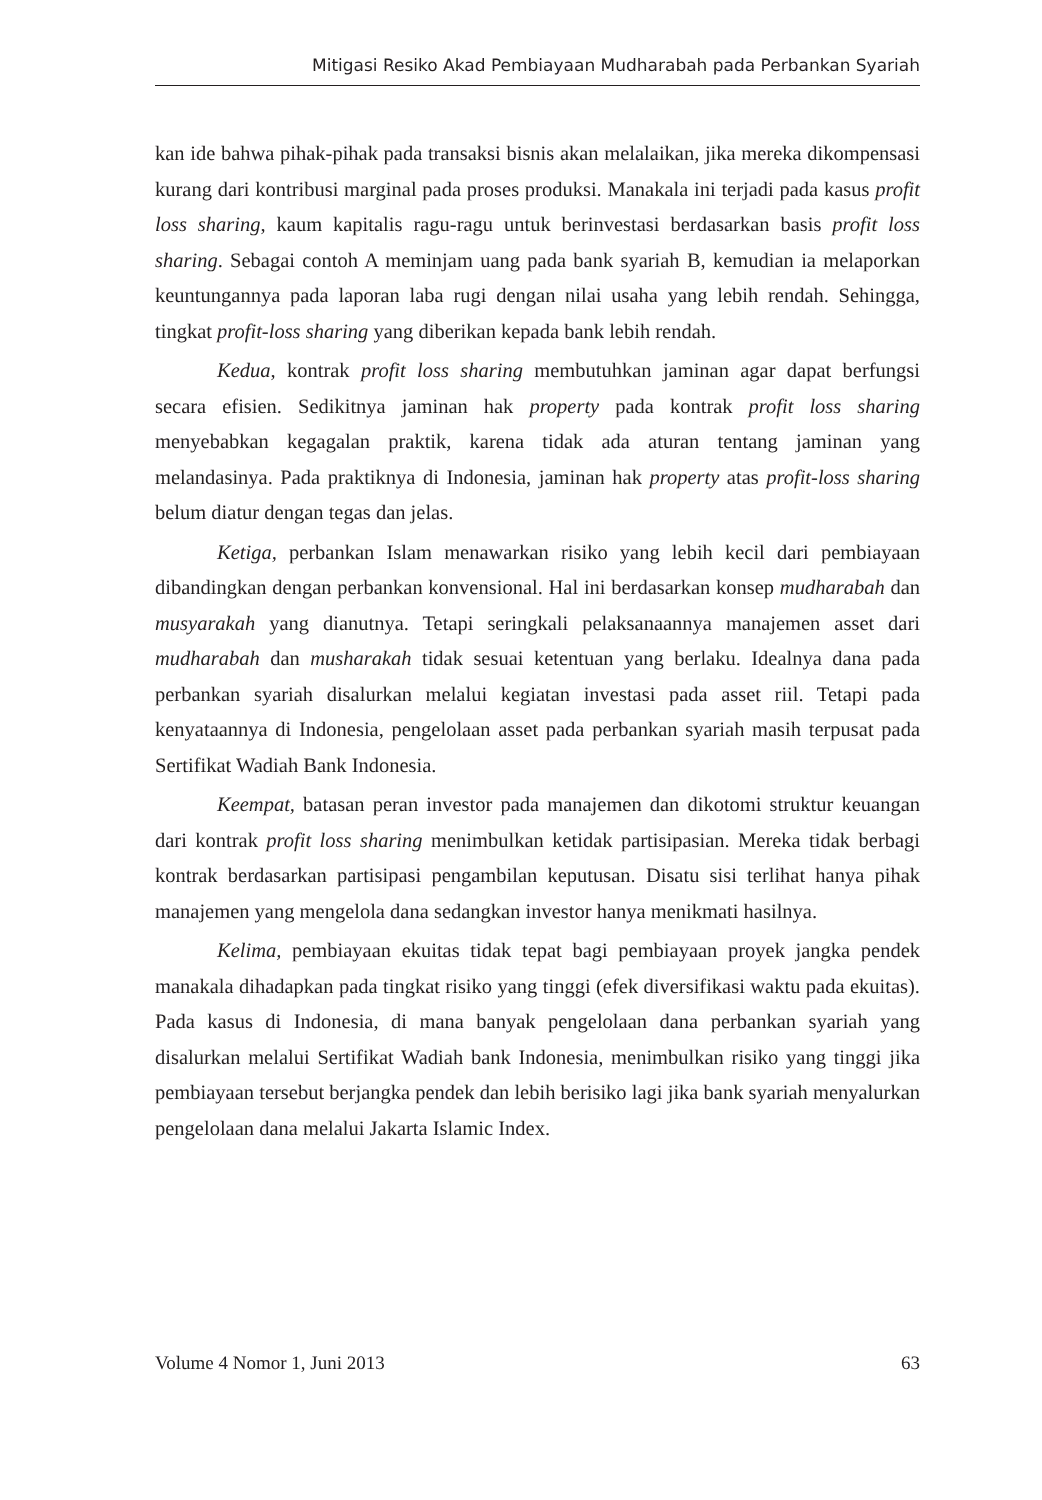Mitigasi Resiko Akad Pembiayaan Mudharabah pada Perbankan Syariah
kan ide bahwa pihak-pihak pada transaksi bisnis akan melalaikan, jika mereka dikompensasi kurang dari kontribusi marginal pada proses produksi. Manakala ini terjadi pada kasus profit loss sharing, kaum kapitalis ragu-ragu untuk berinvestasi berdasarkan basis profit loss sharing. Sebagai contoh A meminjam uang pada bank syariah B, kemudian ia melaporkan keuntungannya pada laporan laba rugi dengan nilai usaha yang lebih rendah. Sehingga, tingkat profit-loss sharing yang diberikan kepada bank lebih rendah.
Kedua, kontrak profit loss sharing membutuhkan jaminan agar dapat berfungsi secara efisien. Sedikitnya jaminan hak property pada kontrak profit loss sharing menyebabkan kegagalan praktik, karena tidak ada aturan tentang jaminan yang melandasinya. Pada praktiknya di Indonesia, jaminan hak property atas profit-loss sharing belum diatur dengan tegas dan jelas.
Ketiga, perbankan Islam menawarkan risiko yang lebih kecil dari pembiayaan dibandingkan dengan perbankan konvensional. Hal ini berdasarkan konsep mudharabah dan musyarakah yang dianutnya. Tetapi seringkali pelaksanaannya manajemen asset dari mudharabah dan musharakah tidak sesuai ketentuan yang berlaku. Idealnya dana pada perbankan syariah disalurkan melalui kegiatan investasi pada asset riil. Tetapi pada kenyataannya di Indonesia, pengelolaan asset pada perbankan syariah masih terpusat pada Sertifikat Wadiah Bank Indonesia.
Keempat, batasan peran investor pada manajemen dan dikotomi struktur keuangan dari kontrak profit loss sharing menimbulkan ketidak partisipasian. Mereka tidak berbagi kontrak berdasarkan partisipasi pengambilan keputusan. Disatu sisi terlihat hanya pihak manajemen yang mengelola dana sedangkan investor hanya menikmati hasilnya.
Kelima, pembiayaan ekuitas tidak tepat bagi pembiayaan proyek jangka pendek manakala dihadapkan pada tingkat risiko yang tinggi (efek diversifikasi waktu pada ekuitas). Pada kasus di Indonesia, di mana banyak pengelolaan dana perbankan syariah yang disalurkan melalui Sertifikat Wadiah bank Indonesia, menimbulkan risiko yang tinggi jika pembiayaan tersebut berjangka pendek dan lebih berisiko lagi jika bank syariah menyalurkan pengelolaan dana melalui Jakarta Islamic Index.
Volume 4 Nomor 1, Juni 2013 63